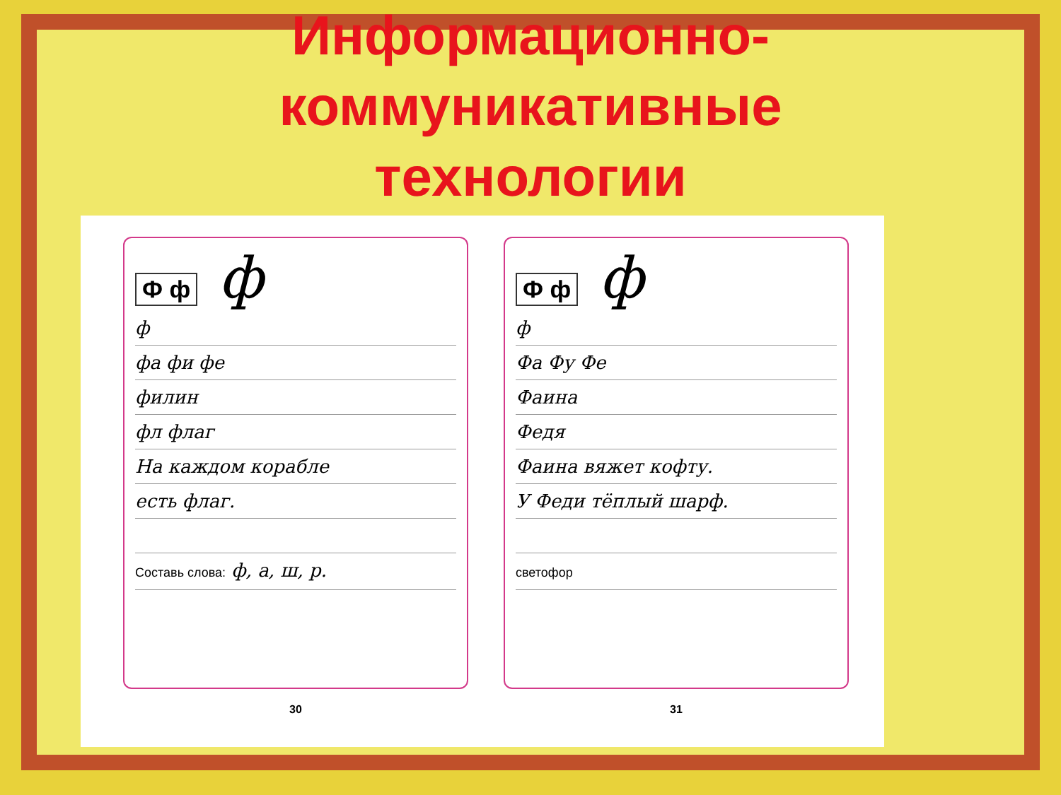Информационно-
коммуникативные
технологии
Ф ф ф
ф
фа фи фе
филин
фл флаг
На каждом корабле
есть флаг.
Составь слова: ф, а, ш, р.
30
Ф ф ф
ф
Фа Фу Фе
Фаина
Федя
Фаина вяжет кофту.
У Феди тёплый шарф.
светофор
31